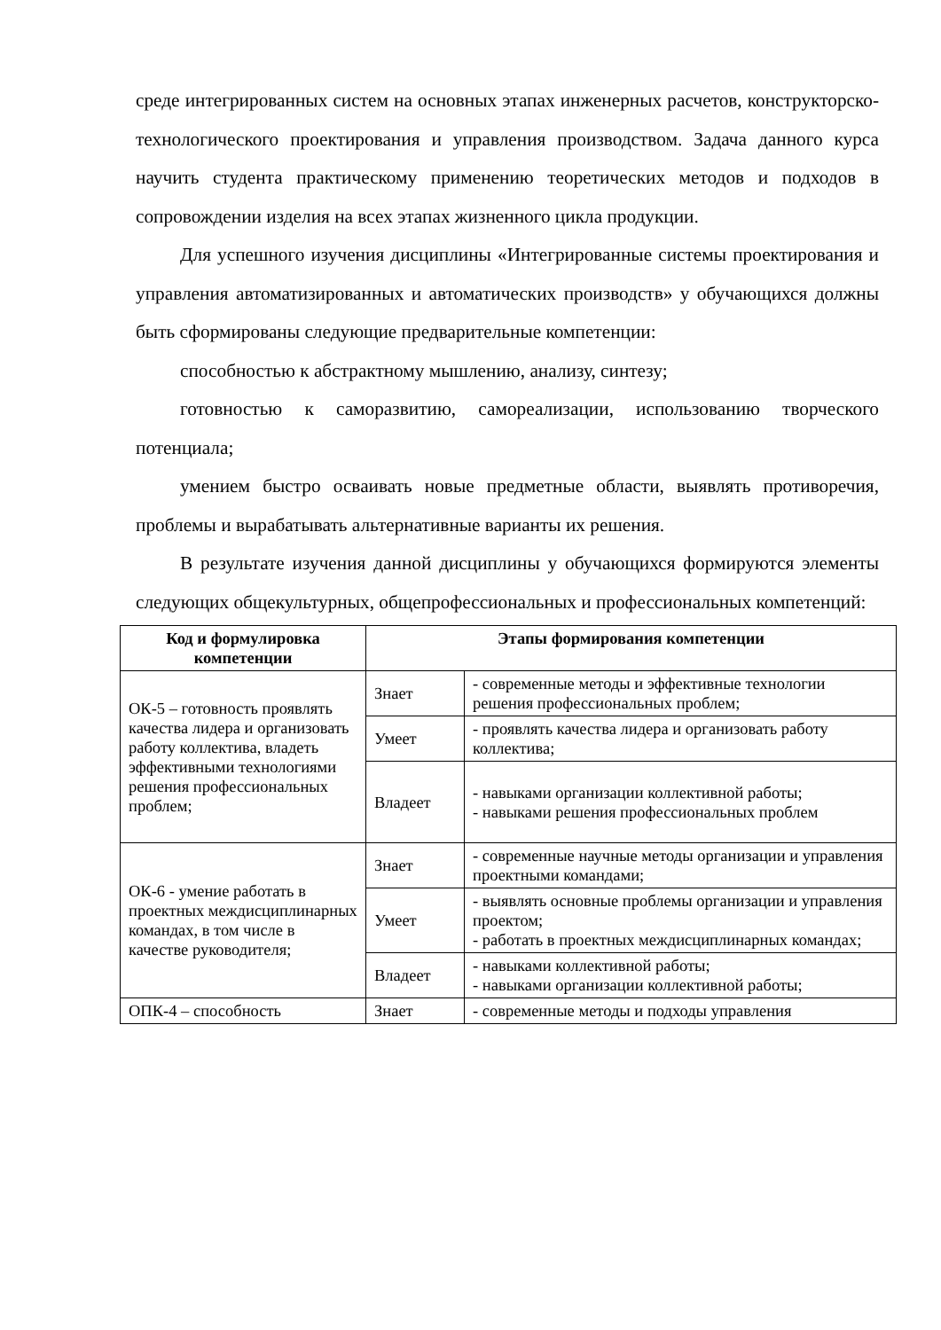среде интегрированных систем на основных этапах инженерных расчетов, конструкторско-технологического проектирования и управления производством. Задача данного курса научить студента практическому применению теоретических методов и подходов в сопровождении изделия на всех этапах жизненного цикла продукции.
Для успешного изучения дисциплины «Интегрированные системы проектирования и управления автоматизированных и автоматических производств» у обучающихся должны быть сформированы следующие предварительные компетенции:
способностью к абстрактному мышлению, анализу, синтезу;
готовностью к саморазвитию, самореализации, использованию творческого потенциала;
умением быстро осваивать новые предметные области, выявлять противоречия, проблемы и вырабатывать альтернативные варианты их решения.
В результате изучения данной дисциплины у обучающихся формируются элементы следующих общекультурных, общепрофессиональных и профессиональных компетенций:
| Код и формулировка компетенции | Этапы формирования компетенции | |
| --- | --- | --- |
| ОК-5 – готовность проявлять качества лидера и организовать работу коллектива, владеть эффективными технологиями решения профессиональных проблем; | Знает | - современные методы и эффективные технологии решения профессиональных проблем; |
| | Умеет | - проявлять качества лидера и организовать работу коллектива; |
| | Владеет | - навыками организации коллективной работы; - навыками решения профессиональных проблем |
| ОК-6 - умение работать в проектных междисциплинарных командах, в том числе в качестве руководителя; | Знает | - современные научные методы организации и управления проектными командами; |
| | Умеет | - выявлять основные проблемы организации и управления проектом; - работать в проектных междисциплинарных командах; |
| | Владеет | - навыками коллективной работы; - навыками организации коллективной работы; |
| ОПК-4 – способность | Знает | - современные методы и подходы управления |